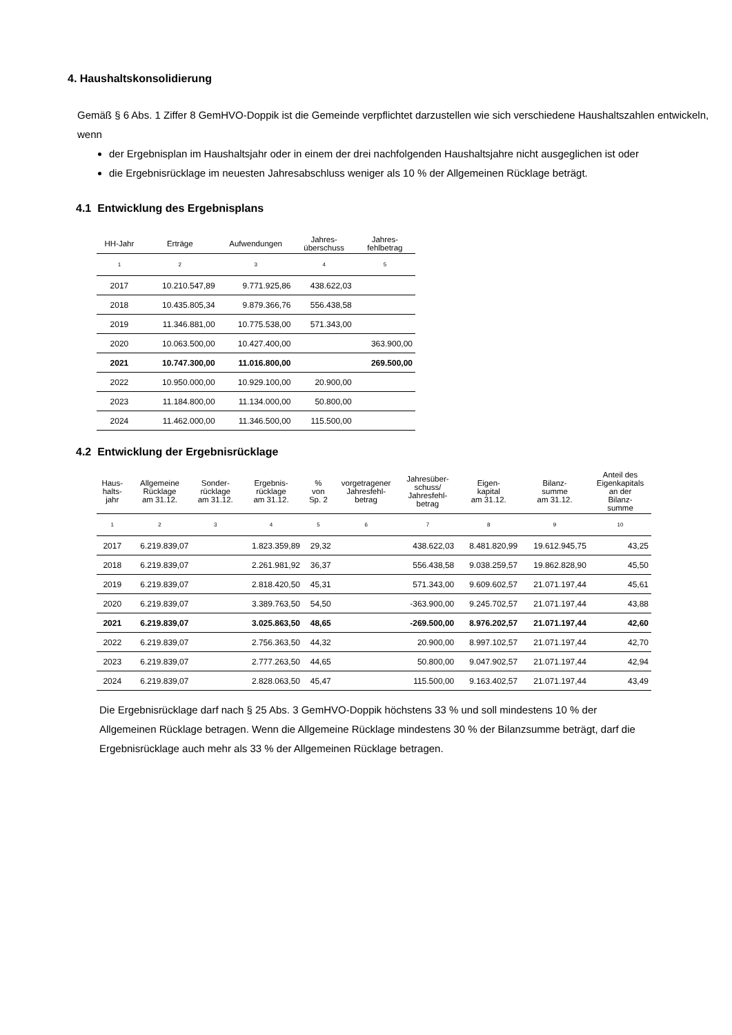4. Haushaltskonsolidierung
Gemäß § 6 Abs. 1 Ziffer 8 GemHVO-Doppik ist die Gemeinde verpflichtet darzustellen wie sich verschiedene Haushaltszahlen entwickeln, wenn
der Ergebnisplan im Haushaltsjahr oder in einem der drei nachfolgenden Haushaltsjahre nicht ausgeglichen ist oder
die Ergebnisrücklage im neuesten Jahresabschluss weniger als 10 % der Allgemeinen Rücklage beträgt.
4.1 Entwicklung des Ergebnisplans
| HH-Jahr | Erträge | Aufwendungen | Jahres- überschuss | Jahres- fehlbetrag |
| --- | --- | --- | --- | --- |
| 1 | 2 | 3 | 4 | 5 |
| 2017 | 10.210.547,89 | 9.771.925,86 | 438.622,03 | |
| 2018 | 10.435.805,34 | 9.879.366,76 | 556.438,58 | |
| 2019 | 11.346.881,00 | 10.775.538,00 | 571.343,00 | |
| 2020 | 10.063.500,00 | 10.427.400,00 | | 363.900,00 |
| 2021 | 10.747.300,00 | 11.016.800,00 | | 269.500,00 |
| 2022 | 10.950.000,00 | 10.929.100,00 | 20.900,00 | |
| 2023 | 11.184.800,00 | 11.134.000,00 | 50.800,00 | |
| 2024 | 11.462.000,00 | 11.346.500,00 | 115.500,00 | |
4.2 Entwicklung der Ergebnisrücklage
| Haus- halts- jahr | Allgemeine Rücklage am 31.12. | Sonder- rücklage am 31.12. | Ergebnis- rücklage am 31.12. | % von Sp. 2 | vorgetragener Jahresfehl- betrag | Jahresüber- schuss/ Jahresfehl- betrag | Eigen- kapital am 31.12. | Bilanz- summe am 31.12. | Anteil des Eigenkapitals an der Bilanz- summe |
| --- | --- | --- | --- | --- | --- | --- | --- | --- | --- |
| 1 | 2 | 3 | 4 | 5 | 6 | 7 | 8 | 9 | 10 |
| 2017 | 6.219.839,07 | | 1.823.359,89 | 29,32 | | 438.622,03 | 8.481.820,99 | 19.612.945,75 | 43,25 |
| 2018 | 6.219.839,07 | | 2.261.981,92 | 36,37 | | 556.438,58 | 9.038.259,57 | 19.862.828,90 | 45,50 |
| 2019 | 6.219.839,07 | | 2.818.420,50 | 45,31 | | 571.343,00 | 9.609.602,57 | 21.071.197,44 | 45,61 |
| 2020 | 6.219.839,07 | | 3.389.763,50 | 54,50 | | -363.900,00 | 9.245.702,57 | 21.071.197,44 | 43,88 |
| 2021 | 6.219.839,07 | | 3.025.863,50 | 48,65 | | -269.500,00 | 8.976.202,57 | 21.071.197,44 | 42,60 |
| 2022 | 6.219.839,07 | | 2.756.363,50 | 44,32 | | 20.900,00 | 8.997.102,57 | 21.071.197,44 | 42,70 |
| 2023 | 6.219.839,07 | | 2.777.263,50 | 44,65 | | 50.800,00 | 9.047.902,57 | 21.071.197,44 | 42,94 |
| 2024 | 6.219.839,07 | | 2.828.063,50 | 45,47 | | 115.500,00 | 9.163.402,57 | 21.071.197,44 | 43,49 |
Die Ergebnisrücklage darf nach § 25 Abs. 3 GemHVO-Doppik höchstens 33 % und soll mindestens 10 % der Allgemeinen Rücklage betragen. Wenn die Allgemeine Rücklage mindestens 30 % der Bilanzsumme beträgt, darf die Ergebnisrücklage auch mehr als 33 % der Allgemeinen Rücklage betragen.